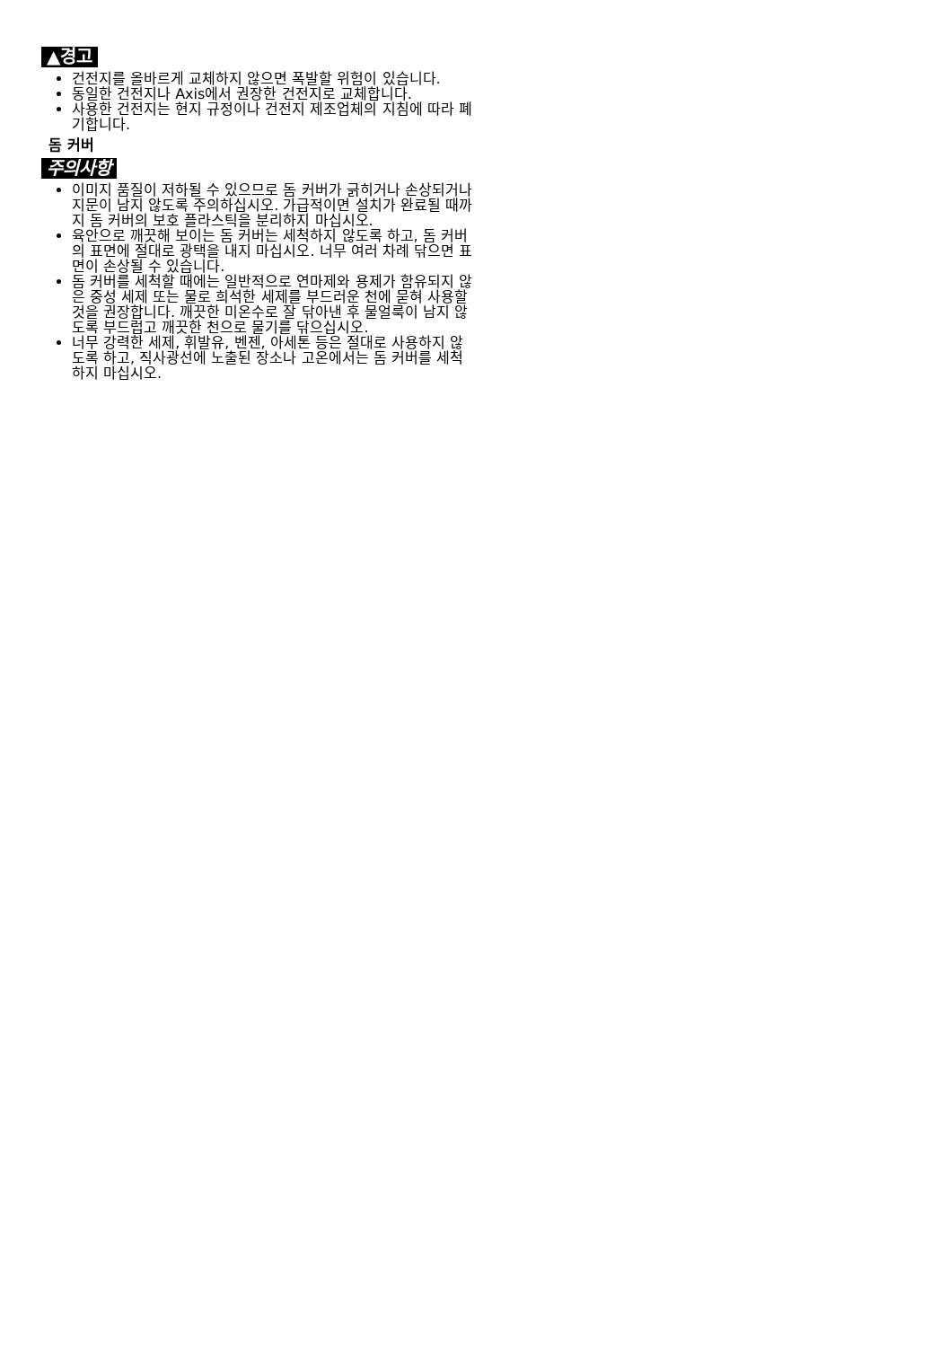▲경고
건전지를 올바르게 교체하지 않으면 폭발할 위험이 있습니다.
동일한 건전지나 Axis에서 권장한 건전지로 교체합니다.
사용한 건전지는 현지 규정이나 건전지 제조업체의 지침에 따라 폐기합니다.
돔 커버
주의사항
이미지 품질이 저하될 수 있으므로 돔 커버가 긁히거나 손상되거나 지문이 남지 않도록 주의하십시오. 가급적이면 설치가 완료될 때까지 돔 커버의 보호 플라스틱을 분리하지 마십시오.
육안으로 깨끗해 보이는 돔 커버는 세척하지 않도록 하고, 돔 커버의 표면에 절대로 광택을 내지 마십시오. 너무 여러 차례 닦으면 표면이 손상될 수 있습니다.
돔 커버를 세척할 때에는 일반적으로 연마제와 용제가 함유되지 않은 중성 세제 또는 물로 희석한 세제를 부드러운 천에 묻혀 사용할 것을 권장합니다. 깨끗한 미온수로 잘 닦아낸 후 물얼룩이 남지 않도록 부드럽고 깨끗한 천으로 물기를 닦으십시오.
너무 강력한 세제, 휘발유, 벤젠, 아세톤 등은 절대로 사용하지 않도록 하고, 직사광선에 노출된 장소나 고온에서는 돔 커버를 세척하지 마십시오.